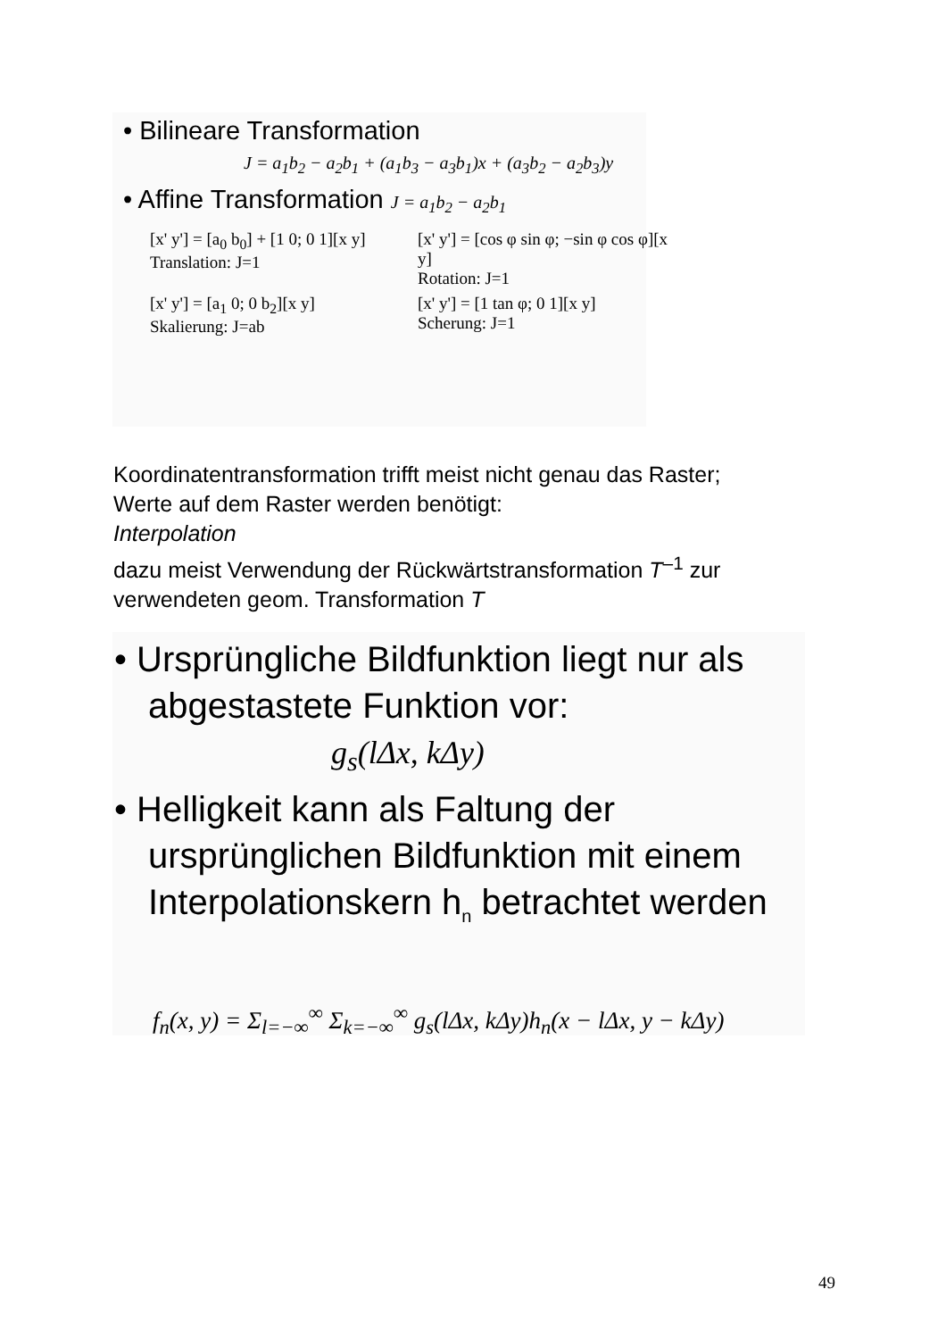• Bilineare Transformation
J = a<sub>1</sub>b<sub>2</sub> − a<sub>2</sub>b<sub>1</sub> + (a<sub>1</sub>b<sub>3</sub> − a<sub>3</sub>b<sub>1</sub>)x + (a<sub>3</sub>b<sub>2</sub> − a<sub>2</sub>b<sub>3</sub>)y
• Affine Transformation J = a<sub>1</sub>b<sub>2</sub> − a<sub>2</sub>b<sub>1</sub>
[x' y'] = [a<sub>0</sub> b<sub>0</sub>] + [1 0; 0 1][x y]
Translation: J=1
[x' y'] = [cos φ sin φ; −sin φ cos φ][x y]
Rotation: J=1
[x' y'] = [a<sub>1</sub> 0; 0 b<sub>2</sub>][x y]
Skalierung: J=ab
[x' y'] = [1 tan φ; 0 1][x y]
Scherung: J=1
Koordinatentransformation trifft meist nicht genau das Raster;
Werte auf dem Raster werden benötigt:
Interpolation
dazu meist Verwendung der Rückwärtstransformation T<sup>–1</sup> zur
verwendeten geom. Transformation T
• Ursprüngliche Bildfunktion liegt nur als abgestastete Funktion vor:
g<sub>s</sub>(lΔx, kΔy)
• Helligkeit kann als Faltung der ursprünglichen Bildfunktion mit einem Interpolationskern h<sub>n</sub> betrachtet werden
f<sub>n</sub>(x, y) = Σ<sub>l=−∞</sub><sup>∞</sup> Σ<sub>k=−∞</sub><sup>∞</sup> g<sub>s</sub>(lΔx, kΔy)h<sub>n</sub>(x − lΔx, y − kΔy)
49